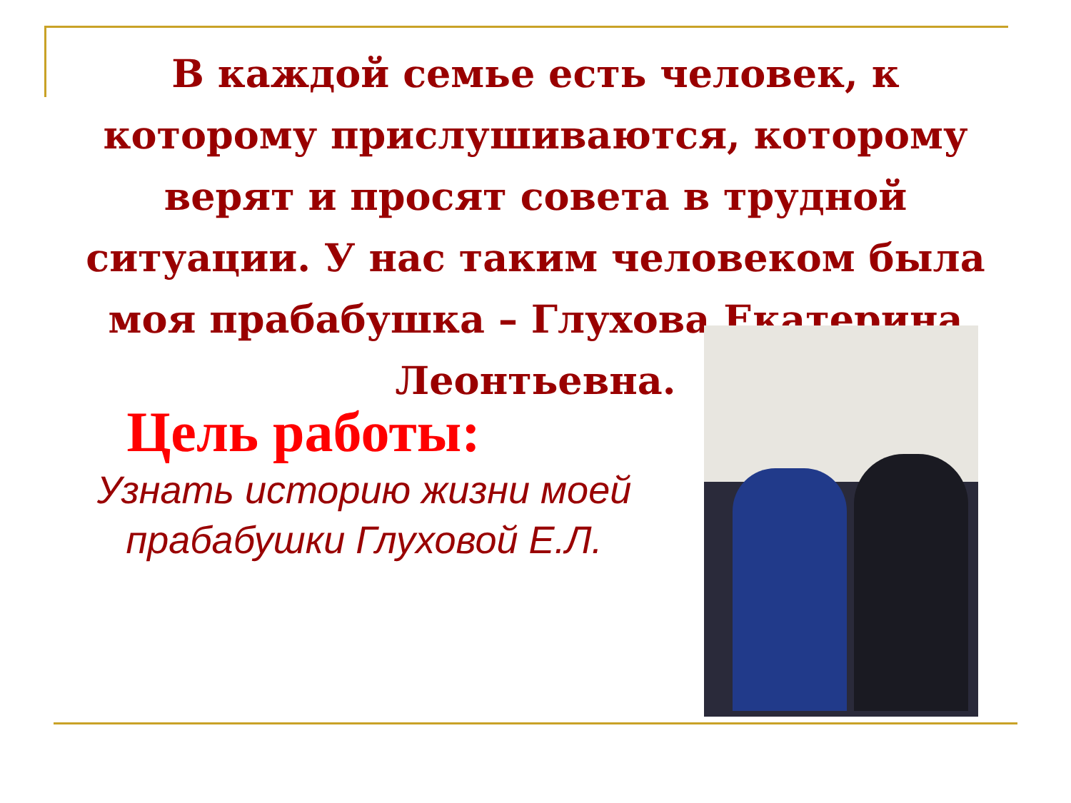В каждой семье есть человек, к которому прислушиваются, которому верят и просят совета в трудной ситуации. У нас таким человеком была моя прабабушка – Глухова Екатерина Леонтьевна.
Цель работы:
Узнать историю жизни моей прабабушки Глуховой Е.Л.